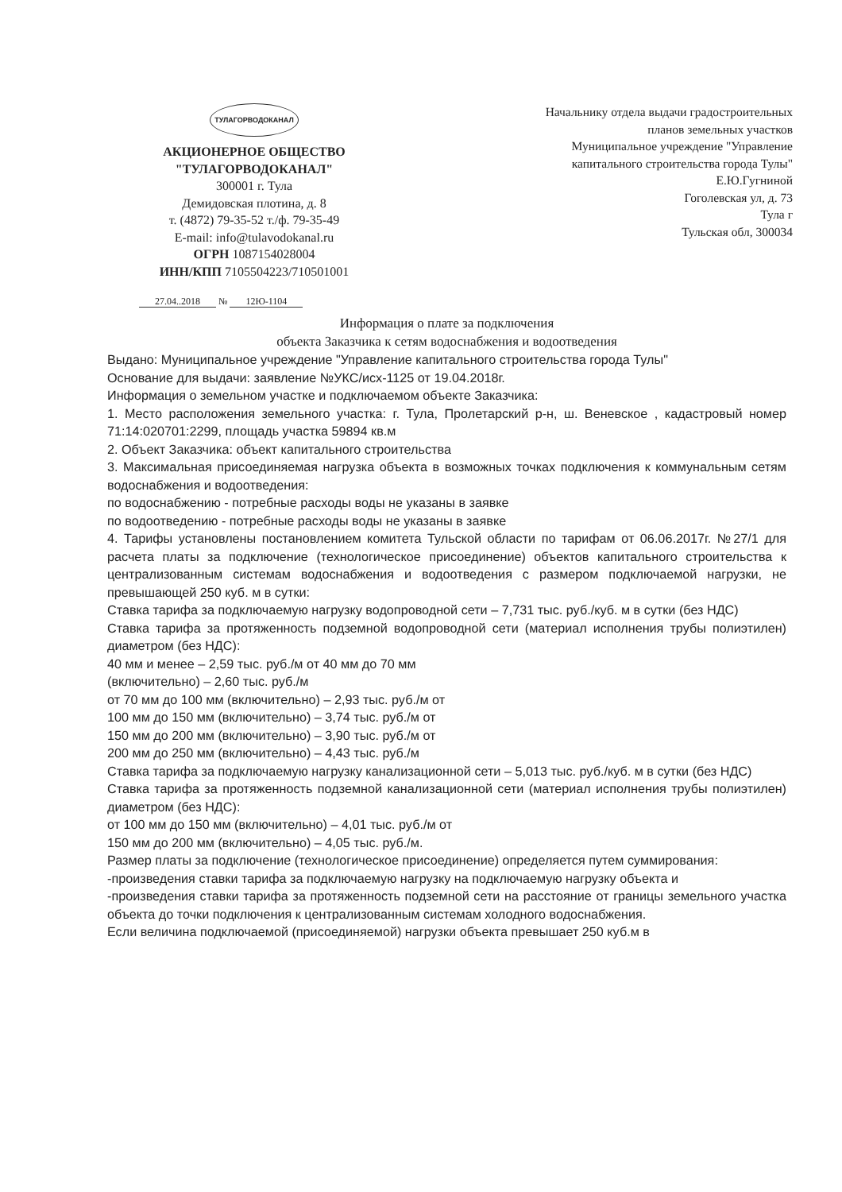ТУЛАГОРВОДОКАНАЛ
АКЦИОНЕРНОЕ ОБЩЕСТВО
"ТУЛАГОРВОДОКАНАЛ"
300001 г. Тула
Демидовская плотина, д. 8
т. (4872) 79-35-52 т./ф. 79-35-49
E-mail: info@tulavodokanal.ru
ОГРН 1087154028004
ИНН/КПП 7105504223/710501001
Начальнику отдела выдачи градостроительных
планов земельных участков
Муниципальное учреждение "Управление
капитального строительства города Тулы"
Е.Ю.Гугниной
Гоголевская ул, д. 73
Тула г
Тульская обл, 300034
27.04..2018 № 12Ю-1104
Информация о плате за подключения
объекта Заказчика к сетям водоснабжения и водоотведения
Выдано: Муниципальное учреждение "Управление капитального строительства города Тулы"
Основание для выдачи: заявление №УКС/исх-1125 от 19.04.2018г.
Информация о земельном участке и подключаемом объекте Заказчика:
1. Место расположения земельного участка: г. Тула, Пролетарский р-н, ш. Веневское , кадастровый номер 71:14:020701:2299, площадь участка 59894 кв.м
2. Объект Заказчика: объект капитального строительства
3. Максимальная присоединяемая нагрузка объекта в возможных точках подключения к коммунальным сетям водоснабжения и водоотведения:
по водоснабжению - потребные расходы воды не указаны в заявке
по водоотведению - потребные расходы воды не указаны в заявке
4. Тарифы установлены постановлением комитета Тульской области по тарифам от 06.06.2017г. №27/1 для расчета платы за подключение (технологическое присоединение) объектов капитального строительства к централизованным системам водоснабжения и водоотведения с размером подключаемой нагрузки, не превышающей 250 куб. м в сутки:
Ставка тарифа за подключаемую нагрузку водопроводной сети – 7,731 тыс. руб./куб. м в сутки (без НДС)
Ставка тарифа за протяженность подземной водопроводной сети (материал исполнения трубы полиэтилен) диаметром (без НДС):
40 мм и менее – 2,59 тыс. руб./м от 40 мм до 70 мм
(включительно) – 2,60 тыс. руб./м
от 70 мм до 100 мм (включительно) – 2,93 тыс. руб./м от
100 мм до 150 мм (включительно) – 3,74 тыс. руб./м от
150 мм до 200 мм (включительно) – 3,90 тыс. руб./м от
200 мм до 250 мм (включительно) – 4,43 тыс. руб./м
Ставка тарифа за подключаемую нагрузку канализационной сети – 5,013 тыс. руб./куб. м в сутки (без НДС)
Ставка тарифа за протяженность подземной канализационной сети (материал исполнения трубы полиэтилен) диаметром (без НДС):
от 100 мм до 150 мм (включительно) – 4,01 тыс. руб./м от
150 мм до 200 мм (включительно) – 4,05 тыс. руб./м.
Размер платы за подключение (технологическое присоединение) определяется путем суммирования:
-произведения ставки тарифа за подключаемую нагрузку на подключаемую нагрузку объекта и
-произведения ставки тарифа за протяженность подземной сети на расстояние от границы земельного участка объекта до точки подключения к централизованным системам холодного водоснабжения.
Если величина подключаемой (присоединяемой) нагрузки объекта превышает 250 куб.м в